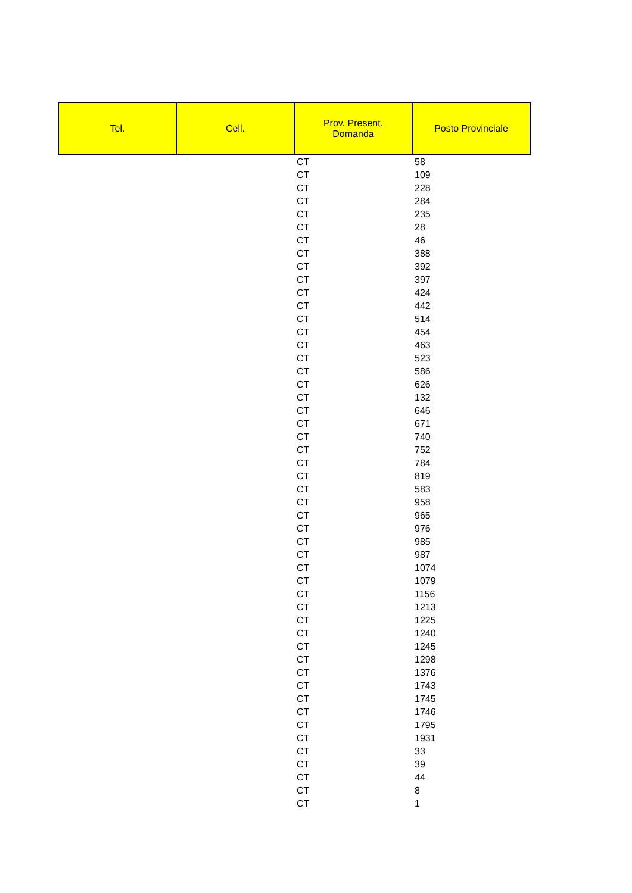| Tel. | Cell. | Prov. Present. Domanda | Posto Provinciale |
| --- | --- | --- | --- |
| | | CT | 58 |
| | | CT | 109 |
| | | CT | 228 |
| | | CT | 284 |
| | | CT | 235 |
| | | CT | 28 |
| | | CT | 46 |
| | | CT | 388 |
| | | CT | 392 |
| | | CT | 397 |
| | | CT | 424 |
| | | CT | 442 |
| | | CT | 514 |
| | | CT | 454 |
| | | CT | 463 |
| | | CT | 523 |
| | | CT | 586 |
| | | CT | 626 |
| | | CT | 132 |
| | | CT | 646 |
| | | CT | 671 |
| | | CT | 740 |
| | | CT | 752 |
| | | CT | 784 |
| | | CT | 819 |
| | | CT | 583 |
| | | CT | 958 |
| | | CT | 965 |
| | | CT | 976 |
| | | CT | 985 |
| | | CT | 987 |
| | | CT | 1074 |
| | | CT | 1079 |
| | | CT | 1156 |
| | | CT | 1213 |
| | | CT | 1225 |
| | | CT | 1240 |
| | | CT | 1245 |
| | | CT | 1298 |
| | | CT | 1376 |
| | | CT | 1743 |
| | | CT | 1745 |
| | | CT | 1746 |
| | | CT | 1795 |
| | | CT | 1931 |
| | | CT | 33 |
| | | CT | 39 |
| | | CT | 44 |
| | | CT | 8 |
| | | CT | 1 |